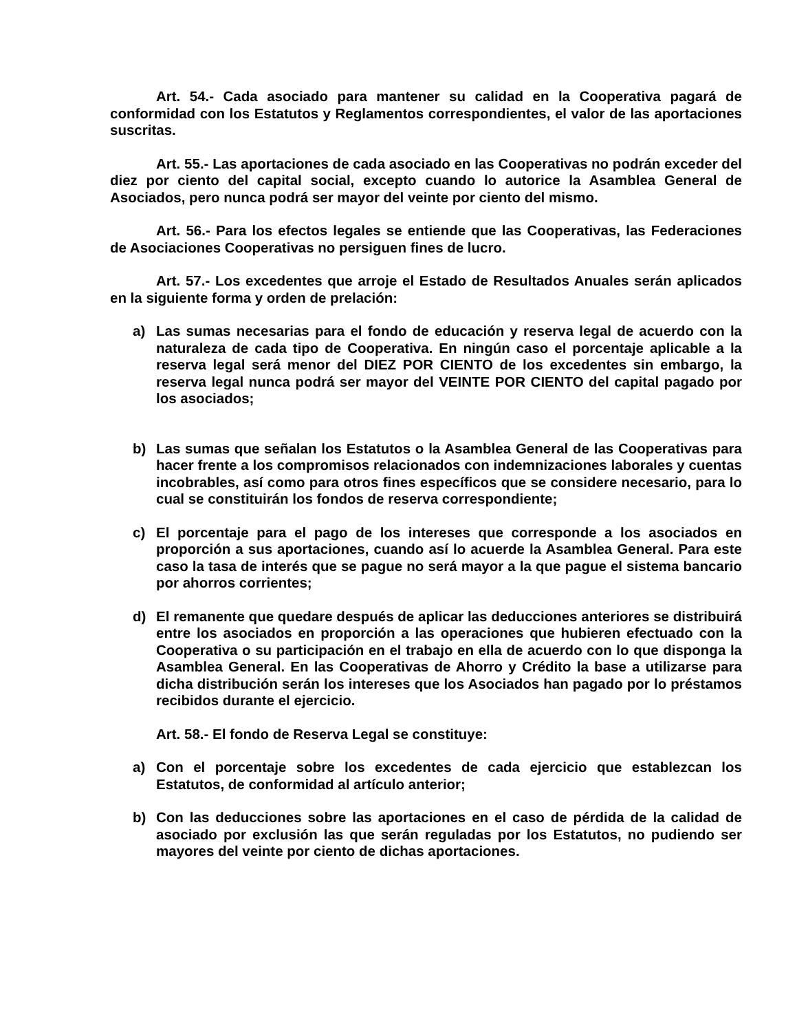Art. 54.- Cada asociado para mantener su calidad en la Cooperativa pagará de conformidad con los Estatutos y Reglamentos correspondientes, el valor de las aportaciones suscritas.
Art. 55.- Las aportaciones de cada asociado en las Cooperativas no podrán exceder del diez por ciento del capital social, excepto cuando lo autorice la Asamblea General de Asociados, pero nunca podrá ser mayor del veinte por ciento del mismo.
Art. 56.- Para los efectos legales se entiende que las Cooperativas, las Federaciones de Asociaciones Cooperativas no persiguen fines de lucro.
Art. 57.- Los excedentes que arroje el Estado de Resultados Anuales serán aplicados en la siguiente forma y orden de prelación:
a) Las sumas necesarias para el fondo de educación y reserva legal de acuerdo con la naturaleza de cada tipo de Cooperativa. En ningún caso el porcentaje aplicable a la reserva legal será menor del DIEZ POR CIENTO de los excedentes sin embargo, la reserva legal nunca podrá ser mayor del VEINTE POR CIENTO del capital pagado por los asociados;
b) Las sumas que señalan los Estatutos o la Asamblea General de las Cooperativas para hacer frente a los compromisos relacionados con indemnizaciones laborales y cuentas incobrables, así como para otros fines específicos que se considere necesario, para lo cual se constituirán los fondos de reserva correspondiente;
c) El porcentaje para el pago de los intereses que corresponde a los asociados en proporción a sus aportaciones, cuando así lo acuerde la Asamblea General. Para este caso la tasa de interés que se pague no será mayor a la que pague el sistema bancario por ahorros corrientes;
d) El remanente que quedare después de aplicar las deducciones anteriores se distribuirá entre los asociados en proporción a las operaciones que hubieren efectuado con la Cooperativa o su participación en el trabajo en ella de acuerdo con lo que disponga la Asamblea General. En las Cooperativas de Ahorro y Crédito la base a utilizarse para dicha distribución serán los intereses que los Asociados han pagado por lo préstamos recibidos durante el ejercicio.
Art. 58.- El fondo de Reserva Legal se constituye:
a) Con el porcentaje sobre los excedentes de cada ejercicio que establezcan los Estatutos, de conformidad al artículo anterior;
b) Con las deducciones sobre las aportaciones en el caso de pérdida de la calidad de asociado por exclusión las que serán reguladas por los Estatutos, no pudiendo ser mayores del veinte por ciento de dichas aportaciones.